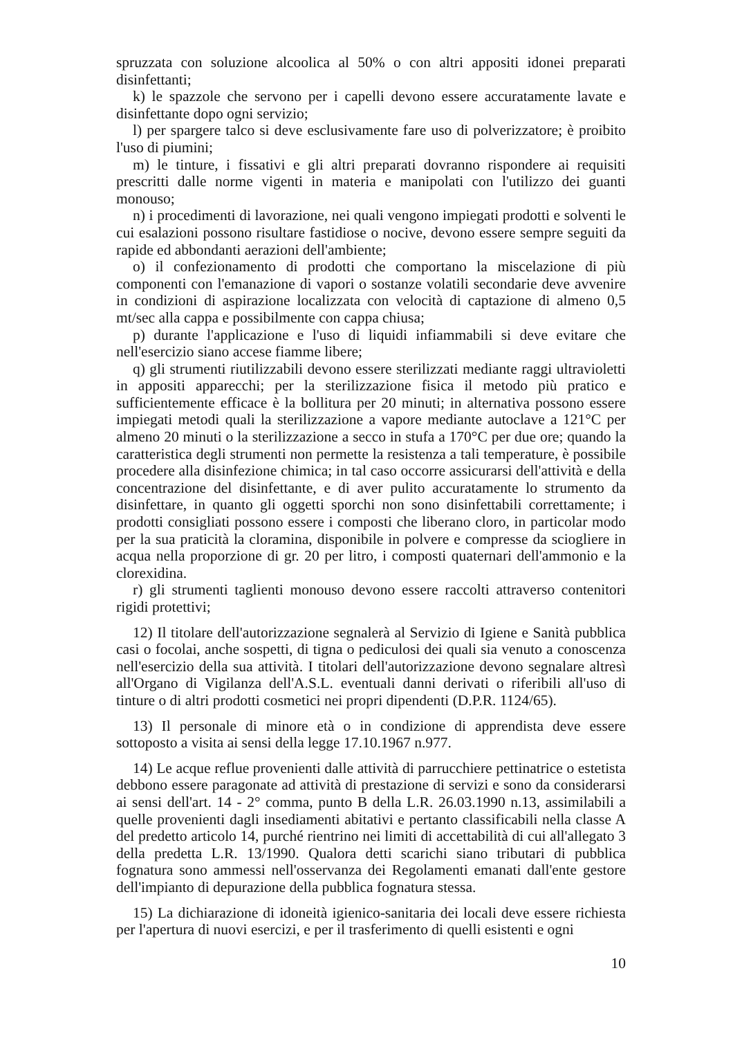spruzzata con soluzione alcoolica al 50% o con altri appositi idonei preparati disinfettanti;
k) le spazzole che servono per i capelli devono essere accuratamente lavate e disinfettante dopo ogni servizio;
l) per spargere talco si deve esclusivamente fare uso di polverizzatore; è proibito l'uso di piumini;
m) le tinture, i fissativi e gli altri preparati dovranno rispondere ai requisiti prescritti dalle norme vigenti in materia e manipolati con l'utilizzo dei guanti monouso;
n) i procedimenti di lavorazione, nei quali vengono impiegati prodotti e solventi le cui esalazioni possono risultare fastidiose o nocive, devono essere sempre seguiti da rapide ed abbondanti aerazioni dell'ambiente;
o) il confezionamento di prodotti che comportano la miscelazione di più componenti con l'emanazione di vapori o sostanze volatili secondarie deve avvenire in condizioni di aspirazione localizzata con velocità di captazione di almeno 0,5 mt/sec alla cappa e possibilmente con cappa chiusa;
p) durante l'applicazione e l'uso di liquidi infiammabili si deve evitare che nell'esercizio siano accese fiamme libere;
q) gli strumenti riutilizzabili devono essere sterilizzati mediante raggi ultravioletti in appositi apparecchi; per la sterilizzazione fisica il metodo più pratico e sufficientemente efficace è la bollitura per 20 minuti; in alternativa possono essere impiegati metodi quali la sterilizzazione a vapore mediante autoclave a 121°C per almeno 20 minuti o la sterilizzazione a secco in stufa a 170°C per due ore; quando la caratteristica degli strumenti non permette la resistenza a tali temperature, è possibile procedere alla disinfezione chimica; in tal caso occorre assicurarsi dell'attività e della concentrazione del disinfettante, e di aver pulito accuratamente lo strumento da disinfettare, in quanto gli oggetti sporchi non sono disinfettabili correttamente; i prodotti consigliati possono essere i composti che liberano cloro, in particolar modo per la sua praticità la cloramina, disponibile in polvere e compresse da sciogliere in acqua nella proporzione di gr. 20 per litro, i composti quaternari dell'ammonio e la clorexidina.
r) gli strumenti taglienti monouso devono essere raccolti attraverso contenitori rigidi protettivi;
12) Il titolare dell'autorizzazione segnalerà al Servizio di Igiene e Sanità pubblica casi o focolai, anche sospetti, di tigna o pediculosi dei quali sia venuto a conoscenza nell'esercizio della sua attività. I titolari dell'autorizzazione devono segnalare altresì all'Organo di Vigilanza dell'A.S.L. eventuali danni derivati o riferibili all'uso di tinture o di altri prodotti cosmetici nei propri dipendenti (D.P.R. 1124/65).
13) Il personale di minore età o in condizione di apprendista deve essere sottoposto a visita ai sensi della legge 17.10.1967 n.977.
14) Le acque reflue provenienti dalle attività di parrucchiere pettinatrice o estetista debbono essere paragonate ad attività di prestazione di servizi e sono da considerarsi ai sensi dell'art. 14 - 2° comma, punto B della L.R. 26.03.1990 n.13, assimilabili a quelle provenienti dagli insediamenti abitativi e pertanto classificabili nella classe A del predetto articolo 14, purché rientrino nei limiti di accettabilità di cui all'allegato 3 della predetta L.R. 13/1990. Qualora detti scarichi siano tributari di pubblica fognatura sono ammessi nell'osservanza dei Regolamenti emanati dall'ente gestore dell'impianto di depurazione della pubblica fognatura stessa.
15) La dichiarazione di idoneità igienico-sanitaria dei locali deve essere richiesta per l'apertura di nuovi esercizi, e per il trasferimento di quelli esistenti e ogni
10